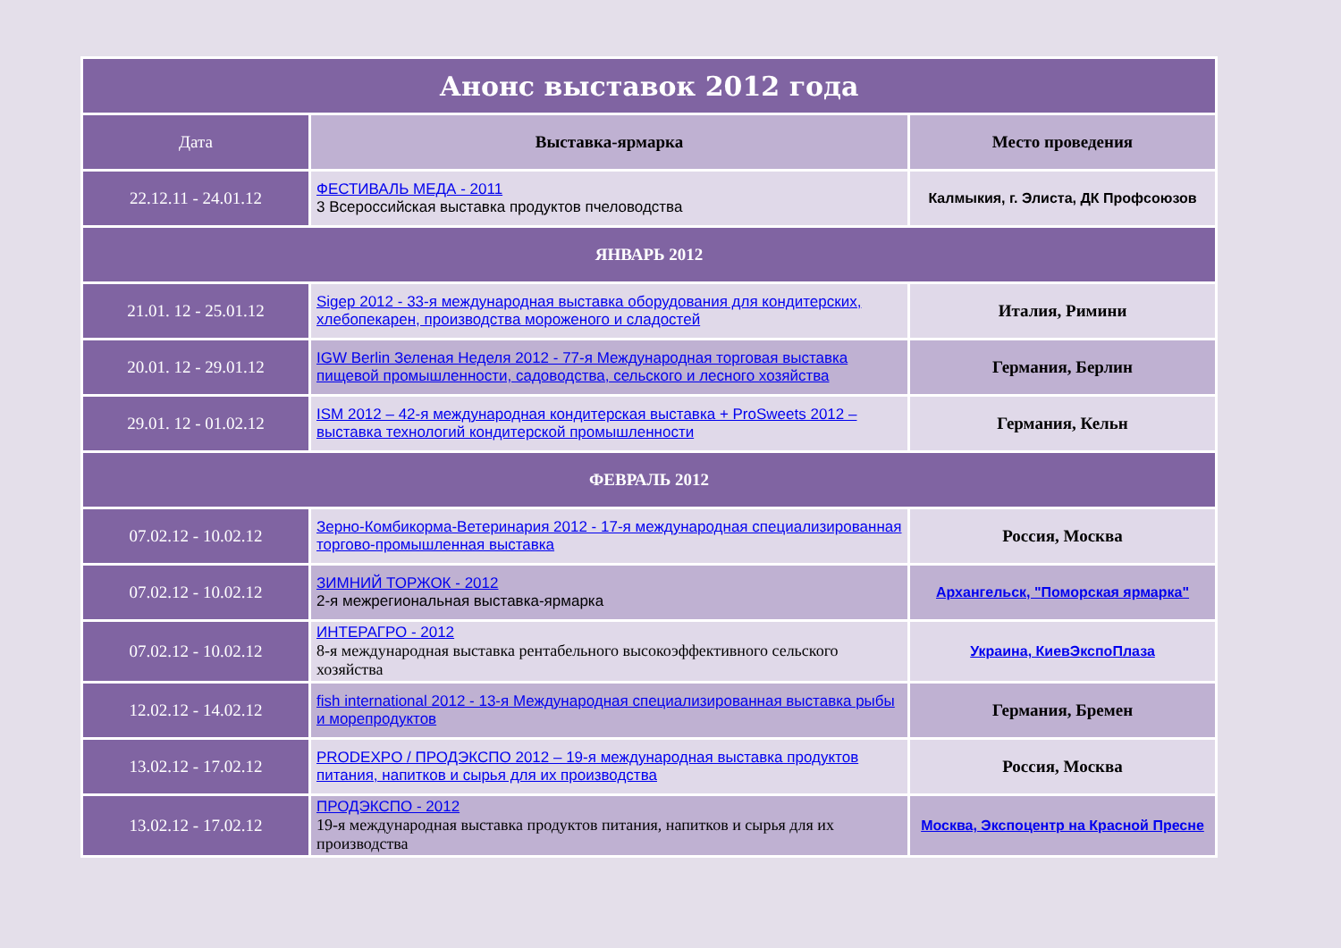| Анонс выставок 2012 года | | |
| Дата | Выставка-ярмарка | Место проведения |
| 22.12.11 - 24.01.12 | ФЕСТИВАЛЬ МЕДА - 2011 3 Всероссийская выставка продуктов пчеловодства | Калмыкия, г. Элиста, ДК Профсоюзов |
| ЯНВАРЬ 2012 | | |
| 21.01. 12 - 25.01.12 | Sigep 2012 - 33-я международная выставка оборудования для кондитерских, хлебопекарен, производства мороженого и сладостей | Италия, Римини |
| 20.01. 12 - 29.01.12 | IGW Berlin Зеленая Неделя 2012 - 77-я Международная торговая выставка пищевой промышленности, садоводства, сельского и лесного хозяйства | Германия, Берлин |
| 29.01. 12 - 01.02.12 | ISM 2012 – 42-я международная кондитерская выставка + ProSweets 2012 – выставка технологий кондитерской промышленности | Германия, Кельн |
| ФЕВРАЛЬ 2012 | | |
| 07.02.12 - 10.02.12 | Зерно-Комбикорма-Ветеринария 2012 - 17-я международная специализированная торгово-промышленная выставка | Россия, Москва |
| 07.02.12 - 10.02.12 | ЗИМНИЙ ТОРЖОК - 2012 2-я межрегиональная выставка-ярмарка | Архангельск, "Поморская ярмарка" |
| 07.02.12 - 10.02.12 | ИНТЕРАГРО - 2012 8-я международная выставка рентабельного высокоэффективного сельского хозяйства | Украина, КиевЭкспоПлаза |
| 12.02.12 - 14.02.12 | fish international 2012 - 13-я Международная специализированная выставка рыбы и морепродуктов | Германия, Бремен |
| 13.02.12 - 17.02.12 | PRODEXPO / ПРОДЭКСПО 2012 – 19-я международная выставка продуктов питания, напитков и сырья для их производства | Россия, Москва |
| 13.02.12 - 17.02.12 | ПРОДЭКСПО - 2012 19-я международная выставка продуктов питания, напитков и сырья для их производства | Москва, Экспоцентр на Красной Пресне |